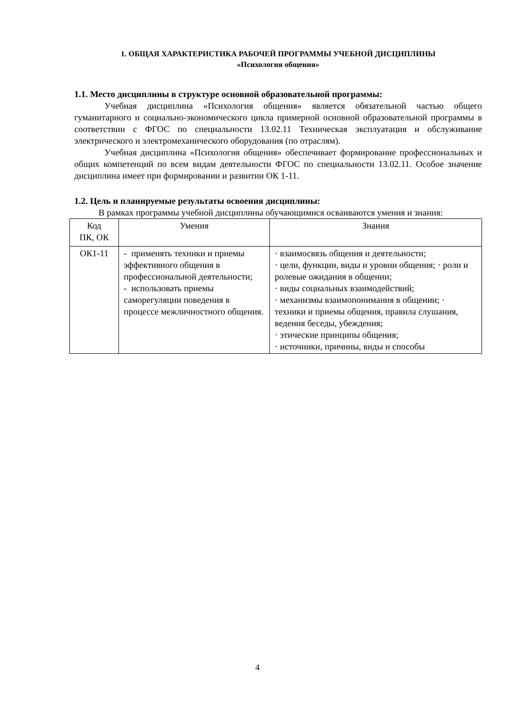1. ОБЩАЯ ХАРАКТЕРИСТИКА РАБОЧЕЙ ПРОГРАММЫ УЧЕБНОЙ ДИСЦИПЛИНЫ
«Психология общения»
1.1. Место дисциплины в структуре основной образовательной программы:
Учебная дисциплина «Психология общения» является обязательной частью общего гуманитарного и социально-экономического цикла примерной основной образовательной программы в соответствии с ФГОС по специальности 13.02.11 Техническая эксплуатация и обслуживание электрического и электромеханического оборудования (по отраслям).
Учебная дисциплина «Психология общения» обеспечивает формирование профессиональных и общих компетенций по всем видам деятельности ФГОС по специальности 13.02.11. Особое значение дисциплина имеет при формировании и развитии ОК 1-11.
1.2. Цель и планируемые результаты освоения дисциплины:
В рамках программы учебной дисциплины обучающимися осваиваются умения и знания:
| Код ПК, ОК | Умения | Знания |
| ОК1-11 | - применять техники и приемы эффективного общения в профессиональной деятельности; - использовать приемы саморегуляции поведения в процессе межличностного общения. | · взаимосвязь общения и деятельности; · цели, функции, виды и уровни общения; · роли и ролевые ожидания в общении; · виды социальных взаимодействий; · механизмы взаимопонимания в общении; · техники и приемы общения, правила слушания, ведения беседы, убеждения; · этические принципы общения; · источники, причины, виды и способы |
4